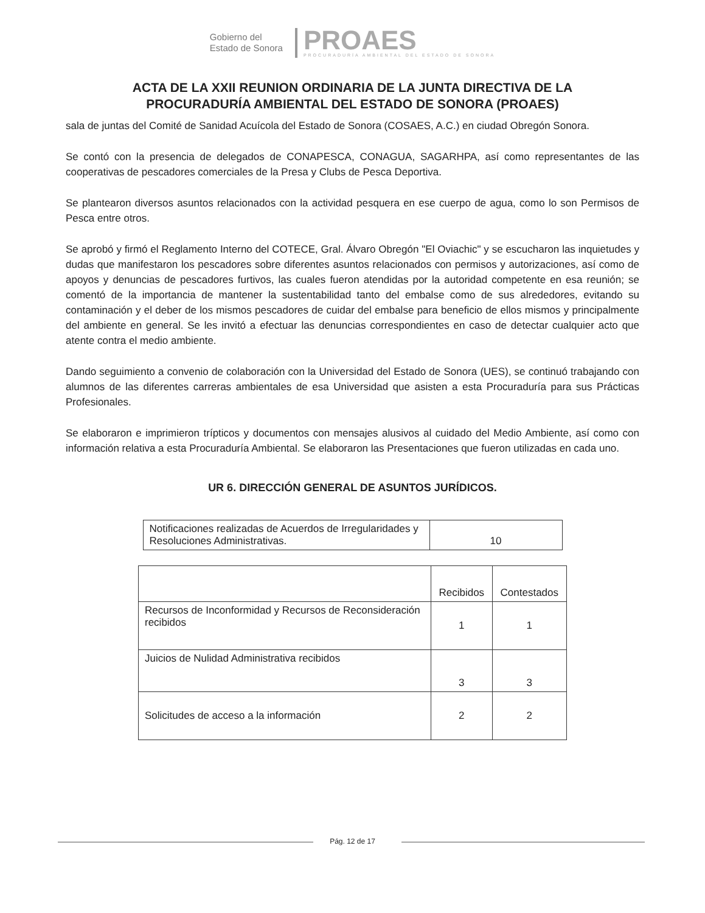Gobierno del
Estado de Sonora
PROAES
PROCURADURÍA AMBIENTAL DEL ESTADO DE SONORA
ACTA DE LA XXII REUNION ORDINARIA DE LA JUNTA DIRECTIVA DE LA
PROCURADURÍA AMBIENTAL DEL ESTADO DE SONORA (PROAES)
sala de juntas del Comité de Sanidad Acuícola del Estado de Sonora (COSAES, A.C.) en ciudad Obregón Sonora.
Se contó con la presencia de delegados de CONAPESCA, CONAGUA, SAGARHPA, así como representantes de las cooperativas de pescadores comerciales de la Presa y Clubs de Pesca Deportiva.
Se plantearon diversos asuntos relacionados con la actividad pesquera en ese cuerpo de agua, como lo son Permisos de Pesca entre otros.
Se aprobó y firmó el Reglamento Interno del COTECE, Gral. Álvaro Obregón "El Oviachic" y se escucharon las inquietudes y dudas que manifestaron los pescadores sobre diferentes asuntos relacionados con permisos y autorizaciones, así como de apoyos y denuncias de pescadores furtivos, las cuales fueron atendidas por la autoridad competente en esa reunión; se comentó de la importancia de mantener la sustentabilidad tanto del embalse como de sus alrededores, evitando su contaminación y el deber de los mismos pescadores de cuidar del embalse para beneficio de ellos mismos y principalmente del ambiente en general. Se les invitó a efectuar las denuncias correspondientes en caso de detectar cualquier acto que atente contra el medio ambiente.
Dando seguimiento a convenio de colaboración con la Universidad del Estado de Sonora (UES), se continuó trabajando con alumnos de las diferentes carreras ambientales de esa Universidad que asisten a esta Procuraduría para sus Prácticas Profesionales.
Se elaboraron e imprimieron trípticos y documentos con mensajes alusivos al cuidado del Medio Ambiente, así como con información relativa a esta Procuraduría Ambiental. Se elaboraron las Presentaciones que fueron utilizadas en cada uno.
UR 6. DIRECCIÓN GENERAL DE ASUNTOS JURÍDICOS.
| Notificaciones realizadas de Acuerdos de Irregularidades y Resoluciones Administrativas. | 10 |
| | Recibidos | Contestados |
| Recursos de Inconformidad y Recursos de Reconsideración recibidos | 1 | 1 |
| Juicios de Nulidad Administrativa recibidos | 3 | 3 |
| Solicitudes de acceso a la información | 2 | 2 |
Pág. 12 de 17